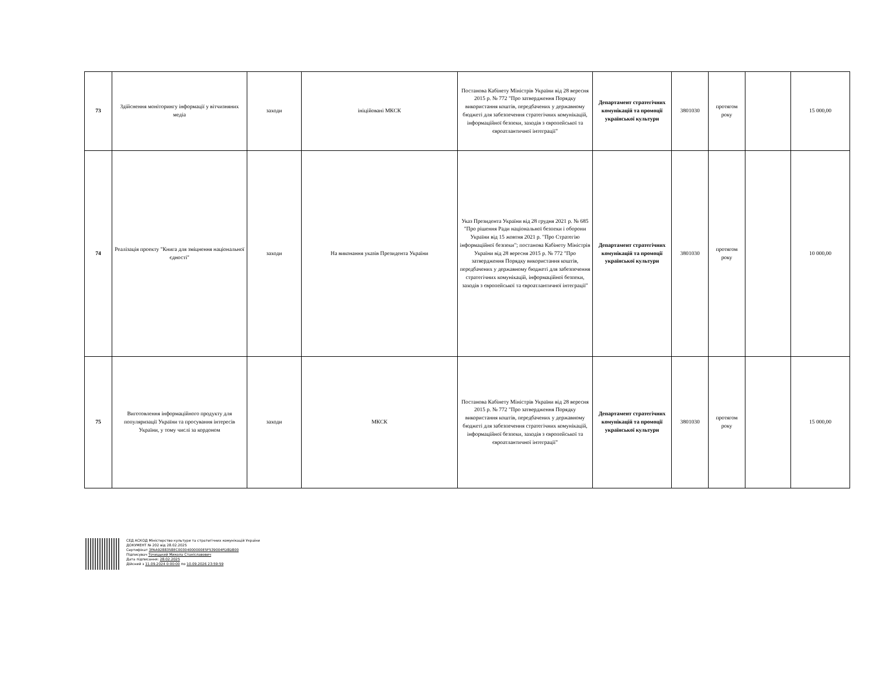| 73 | Здійснення моніторингу інформації у вітчизняних медіа | заходи | ініційовані МКСК | Постанова Кабінету Міністрів України від 28 вересня 2015 р. № 772 "Про затвердження Порядку використання коштів, передбачених у державному бюджеті для забезпечення стратегічних комунікацій, інформаційної безпеки, заходів з європейської та євроатлантичної інтеграції" | Департамент стратегічних комунікацій та промоції української культури | 3801030 | протягом року | | 15 000,00 |
| 74 | Реалізація проекту "Книга для зміцнення національної єдності" | заходи | На виконання указів Президента України | Указ Президента України від 28 грудня 2021 р. № 685 "Про рішення Ради національної безпеки і оборони України від 15 жовтня 2021 р. "Про Стратегію інформаційної безпеки"; постанова Кабінету Міністрів України від 28 вересня 2015 р. № 772 "Про затвердження Порядку використання коштів, передбачених у державному бюджеті для забезпечення стратегічних комунікацій, інформаційної безпеки, заходів з європейської та євроатлантичної інтеграції" | Департамент стратегічних комунікацій та промоції української культури | 3801030 | протягом року | | 10 000,00 |
| 75 | Виготовлення інформаційного продукту для популяризації України та просування інтересів України, у тому числі за кордоном | заходи | МКСК | Постанова Кабінету Міністрів України від 28 вересня 2015 р. № 772 "Про затвердження Порядку використання коштів, передбачених у державному бюджеті для забезпечення стратегічних комунікацій, інформаційної безпеки, заходів з європейської та євроатлантичної інтеграції" | Департамент стратегічних комунікацій та промоції української культури | 3801030 | протягом року | | 15 000,00 |
СЕД АСКОД Міністерство культури та стратегічних комунікацій України
ДОКУМЕНТ № 202 від 28.02.2025
Сертифікат 3FAA9288358EC00304000000E5F539004FD8D800
Підписувач Точицький Микола Станіславович
Дата підписання: 28.02.2025
Дійсний з 11.09.2024 0:00:00 по 10.09.2026 23:59:59